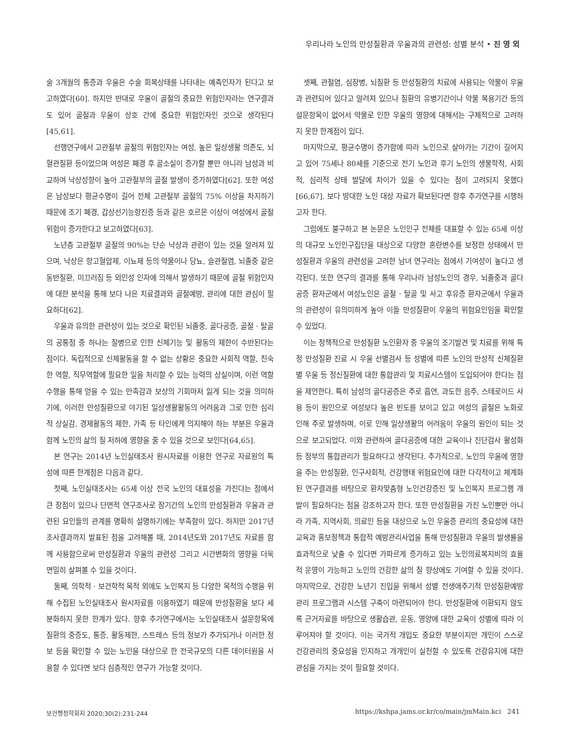우리나라 노인의 만성질환과 우울과의 관련성: 성별 분석 • 진 영 외
술 3개월의 통증과 우울은 수술 회복상태를 나타내는 예측인자가 된다고 보고하였다[60]. 하지만 반대로 우울이 골절의 중요한 위험인자라는 연구결과도 있어 골절과 우울이 상호 간에 중요한 위험인자인 것으로 생각된다[45,61].
선행연구에서 고관절부 골절의 위험인자는 여성, 높은 일상생활 의존도, 뇌혈관질환 등이었으며 여성은 폐경 후 골소실이 증가할 뿐만 아니라 남성과 비교하여 낙상성향이 높아 고관절부의 골절 발생이 증가하였다[62]. 또한 여성은 남성보다 평균수명이 길어 전체 고관절부 골절의 75% 이상을 차지하기 때문에 조기 폐경, 갑상선기능항진증 등과 같은 호르몬 이상이 여성에서 골절 위험이 증가한다고 보고하였다[63].
노년층 고관절부 골절의 90%는 단순 낙상과 관련이 있는 것을 알려져 있으며, 낙상은 항고혈압제, 이뇨제 등의 약물이나 당뇨, 슬관절염, 뇌졸중 같은 동반질환, 미끄러짐 등 외인성 인자에 의해서 발생하기 때문에 골절 위험인자에 대한 분석을 통해 보다 나은 치료결과와 골절예방, 관리에 대한 관심이 필요하다[62].
우울과 유의한 관련성이 있는 것으로 확인된 뇌졸중, 골다공증, 골절 · 탈골의 공통점 중 하나는 질병으로 인한 신체기능 및 활동의 제한이 수반된다는 점이다. 독립적으로 신체활동을 할 수 없는 상황은 중요한 사회적 역할, 친숙한 역할, 직무역할에 필요한 일을 처리할 수 있는 능력의 상실이며, 이런 역할수행을 통해 얻을 수 있는 만족감과 보상의 기회마저 잃게 되는 것을 의미하기에, 이러한 만성질환으로 야기된 일상생활활동의 어려움과 그로 인한 심리적 상실감, 경제활동의 제한, 가족 등 타인에게 의지해야 하는 부분은 우울과 함께 노인의 삶의 질 저하에 영향을 줄 수 있을 것으로 보인다[64,65].
본 연구는 2014년 노인실태조사 원시자료를 이용한 연구로 자료원의 특성에 따른 한계점은 다음과 같다.
첫째, 노인실태조사는 65세 이상 전국 노인의 대표성을 가진다는 점에서 큰 장점이 있으나 단면적 연구조사로 장기간의 노인의 만성질환과 우울과 관련된 요인들의 관계를 명확히 설명하기에는 부족함이 있다. 하지만 2017년 조사결과까지 발표된 점을 고려해볼 때, 2014년도와 2017년도 자료를 함께 사용함으로써 만성질환과 우울의 관련성 그리고 시간변화의 영향을 더욱 면밀히 살펴볼 수 있을 것이다.
둘째, 의학적 · 보건학적 목적 외에도 노인복지 등 다양한 목적의 수행을 위해 수집된 노인실태조사 원시자료를 이용하였기 때문에 만성질환을 보다 세분화하지 못한 한계가 있다. 향후 추가연구에서는 노인실태조사 설문항목에 질환의 중증도, 통증, 활동제한, 스트레스 등의 정보가 추가되거나 이러한 정보 등을 확인할 수 있는 노인을 대상으로 한 전국규모의 다른 데이터원을 사용할 수 있다면 보다 심층적인 연구가 가능할 것이다.
셋째, 관절염, 심장병, 뇌질환 등 만성질환의 치료에 사용되는 약물이 우울과 관련되어 있다고 알려져 있으나 질환의 유병기간이나 약물 복용기간 등의 설문항목이 없어서 약물로 인한 우울의 영향에 대해서는 구체적으로 고려하지 못한 한계점이 있다.
마지막으로, 평균수명이 증가함에 따라 노인으로 살아가는 기간이 길어지고 있어 75세나 80세를 기준으로 전기 노인과 후기 노인의 생물학적, 사회적, 심리적 상태 발달에 차이가 있을 수 있다는 점이 고려되지 못했다[66,67]. 보다 방대한 노인 대상 자료가 확보된다면 향후 추가연구를 시행하고자 한다.
그럼에도 불구하고 본 논문은 노인인구 전체를 대표할 수 있는 65세 이상의 대규모 노인인구집단을 대상으로 다양한 혼란변수를 보정한 상태에서 만성질환과 우울의 관련성을 고려한 남녀 연구라는 점에서 기여성이 높다고 생각된다. 또한 연구의 결과를 통해 우리나라 남성노인의 경우, 뇌졸중과 골다공증 환자군에서 여성노인은 골절 · 탈골 및 사고 후유증 환자군에서 우울과의 관련성이 유의미하게 높아 이들 만성질환이 우울의 위험요인임을 확인할 수 있었다.
이는 정책적으로 만성질환 노인환자 중 우울의 조기발견 및 치료를 위해 특정 만성질환 진료 시 우울 선별검사 등 성별에 따른 노인의 만성적 신체질환별 우울 등 정신질환에 대한 통합관리 및 치료시스템이 도입되어야 한다는 점을 제언한다. 특히 남성의 골다공증은 주로 흡연, 과도한 음주, 스테로이드 사용 등이 원인으로 여성보다 높은 빈도를 보이고 있고 여성의 골절은 노화로 인해 주로 발생하며, 이로 인해 일상생활의 어려움이 우울의 원인이 되는 것으로 보고되었다. 이와 관련하여 골다공증에 대한 교육이나 진단검사 활성화 등 정부의 통합관리가 필요하다고 생각된다. 추가적으로, 노인의 우울에 영향을 주는 만성질환, 인구사회적, 건강행태 위험요인에 대한 다각적이고 체계화된 연구결과를 바탕으로 환자맞춤형 노인건강증진 및 노인복지 프로그램 개발이 필요하다는 점을 강조하고자 한다. 또한 만성질환을 가진 노인뿐만 아니라 가족, 지역사회, 의료인 등을 대상으로 노인 우울증 관리의 중요성에 대한 교육과 홍보정책과 통합적 예방관리사업을 통해 만성질환과 우울의 발생률을 효과적으로 낮출 수 있다면 가파르게 증가하고 있는 노인의료복지비의 효율적 운영이 가능하고 노인의 건강한 삶의 질 향상에도 기여할 수 있을 것이다. 마지막으로, 건강한 노년기 진입을 위해서 성별 전생애주기적 만성질환예방관리 프로그램과 시스템 구축이 마련되어야 한다. 만성질환에 이환되지 않도록 근거자료를 바탕으로 생활습관, 운동, 영양에 대한 교육이 성별에 따라 이루어져야 할 것이다. 이는 국가적 개입도 중요한 부분이지만 개인이 스스로 건강관리의 중요성을 인지하고 개개인이 실천할 수 있도록 건강유지에 대한 관심을 가지는 것이 필요할 것이다.
보건행정학회지 2020;30(2):231-244
https://kshpa.jams.or.kr/co/main/jmMain.kci 241